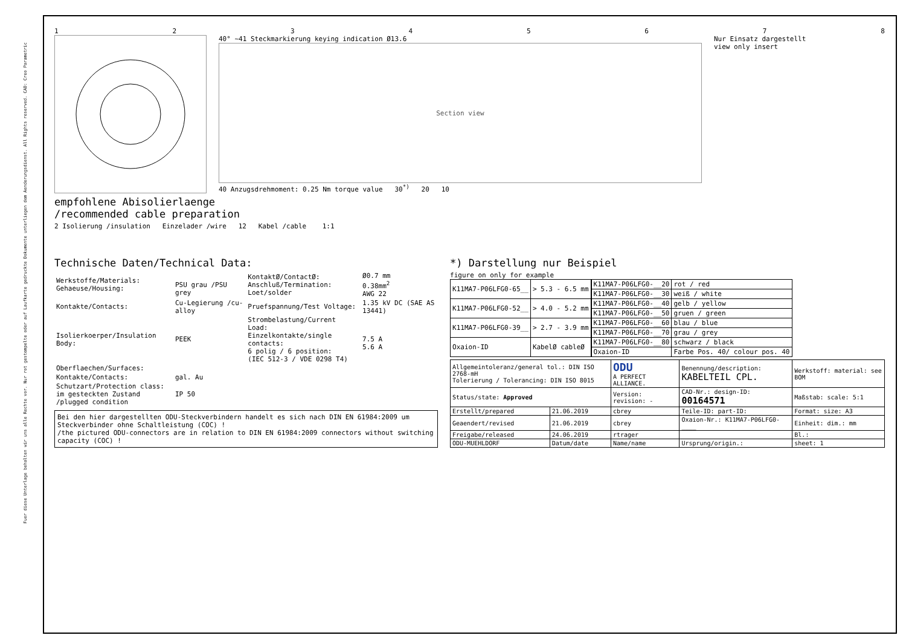Fuer diese Unterlage behalten wir uns alle Rechte vor. Nur rot gestempelte oder auf Laufkarte gedruckte Dokumente unterliegen dem Aenderungsdienst. All Rights reserved. CAD: Creo Parametric
12345678
40° ~41 Steckmarkierung keying indication Ø13.6
Section view
40 Anzugsdrehmoment: 0.25 Nm torque value 30<sup>*)</sup> 20 10
Nur Einsatz dargestellt
view only insert
empfohlene Abisolierlaenge
/recommended cable preparation
2 Isolierung /insulation Einzelader /wire 12 Kabel /cable 1:1
Technische Daten/Technical Data:
| Werkstoffe/Materials: Gehaeuse/Housing: | PSU grau /PSU grey | KontaktØ/ContactØ: Anschluß/Termination: Loet/solder | Ø0.7 mm 0.38mm<sup>2</sup> AWG 22 |
| Kontakte/Contacts: | Cu-Legierung /cu-alloy | Pruefspannung/Test Voltage: | 1.35 kV DC (SAE AS 13441) |
| Isolierkoerper/Insulation Body: | PEEK | Strombelastung/Current Load: Einzelkontakte/single contacts: 6 polig / 6 position: (IEC 512-3 / VDE 0298 T4) | 7.5 A 5.6 A |
| Oberflaechen/Surfaces: | | | |
| Kontakte/Contacts: | gal. Au | | |
| Schutzart/Protection class: im gesteckten Zustand /plugged condition | IP 50 | | |
Bei den hier dargestellten ODU-Steckverbindern handelt es sich nach DIN EN 61984:2009 um Steckverbinder ohne Schaltleistung (COC) !
/the pictured ODU-connectors are in relation to DIN EN 61984:2009 connectors without switching capacity (COC) !
*) Darstellung nur Beispiel
figure on only for example
| K11MA7-P06LFG0-65__ | > 5.3 - 6.5 mm |
| K11MA7-P06LFG0-52__ | > 4.0 - 5.2 mm |
| K11MA7-P06LFG0-39__ | > 2.7 - 3.9 mm |
| Oxaion-ID | KabelØ cableØ |
| K11MA7-P06LFG0-__20 | rot / red |
| K11MA7-P06LFG0-__30 | weiß / white |
| K11MA7-P06LFG0-__40 | gelb / yellow |
| K11MA7-P06LFG0-__50 | gruen / green |
| K11MA7-P06LFG0-__60 | blau / blue |
| K11MA7-P06LFG0-__70 | grau / grey |
| K11MA7-P06LFG0-__80 | schwarz / black |
| Oxaion-ID | Farbe Pos. 40/ colour pos. 40 |
| Allgemeintoleranz/general tol.: DIN ISO 2768-mH Tolerierung / Tolerancing: DIN ISO 8015 | | ODU A PERFECT ALLIANCE. | Benennung/description: KABELTEIL CPL. | Werkstoff: material: see BOM |
| Status/state: Approved | | Version: revision: - | CAD-Nr.: design-ID: 00164571 | Maßstab: scale: 5:1 |
| Erstellt/prepared | 21.06.2019 | cbrey | Teile-ID: part-ID: | Format: size: A3 |
| Geaendert/revised | 21.06.2019 | cbrey | Oxaion-Nr.: K11MA7-P06LFG0-____ | Einheit: dim.: mm |
| Freigabe/released | 24.06.2019 | rtrager | | Bl.: |
| ODU-MUEHLDORF | Datum/date | Name/name | Ursprung/origin.: | sheet: 1 |